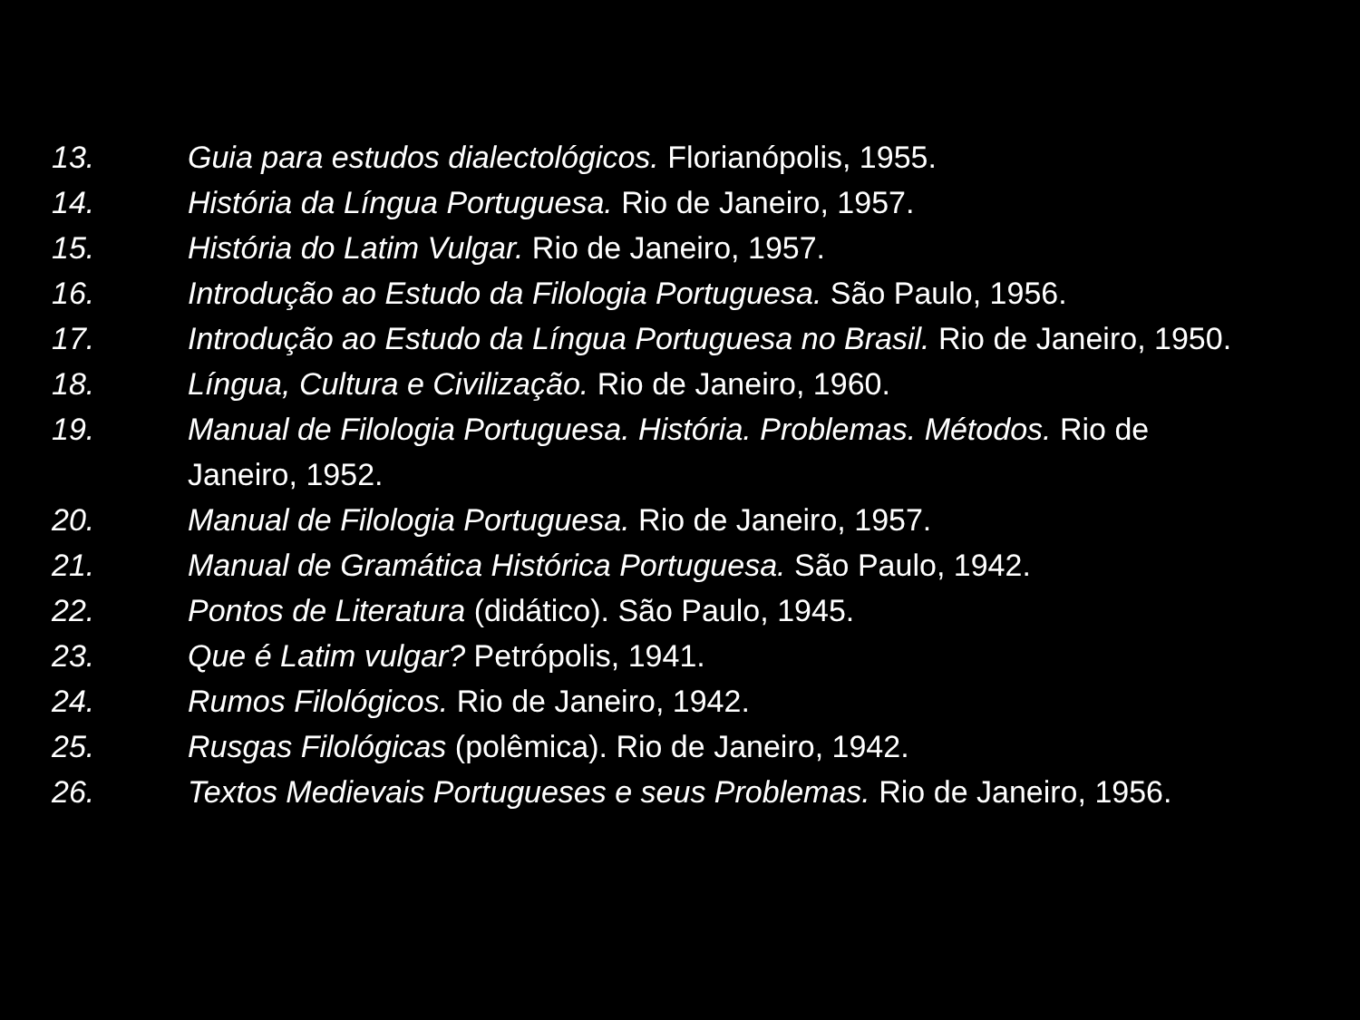13. Guia para estudos dialectológicos. Florianópolis, 1955.
14. História da Língua Portuguesa. Rio de Janeiro, 1957.
15. História do Latim Vulgar. Rio de Janeiro, 1957.
16. Introdução ao Estudo da Filologia Portuguesa. São Paulo, 1956.
17. Introdução ao Estudo da Língua Portuguesa no Brasil. Rio de Janeiro, 1950.
18. Língua, Cultura e Civilização. Rio de Janeiro, 1960.
19. Manual de Filologia Portuguesa. História. Problemas. Métodos. Rio de Janeiro, 1952.
20. Manual de Filologia Portuguesa. Rio de Janeiro, 1957.
21. Manual de Gramática Histórica Portuguesa. São Paulo, 1942.
22. Pontos de Literatura (didático). São Paulo, 1945.
23. Que é Latim vulgar? Petrópolis, 1941.
24. Rumos Filológicos. Rio de Janeiro, 1942.
25. Rusgas Filológicas (polêmica). Rio de Janeiro, 1942.
26. Textos Medievais Portugueses e seus Problemas. Rio de Janeiro, 1956.